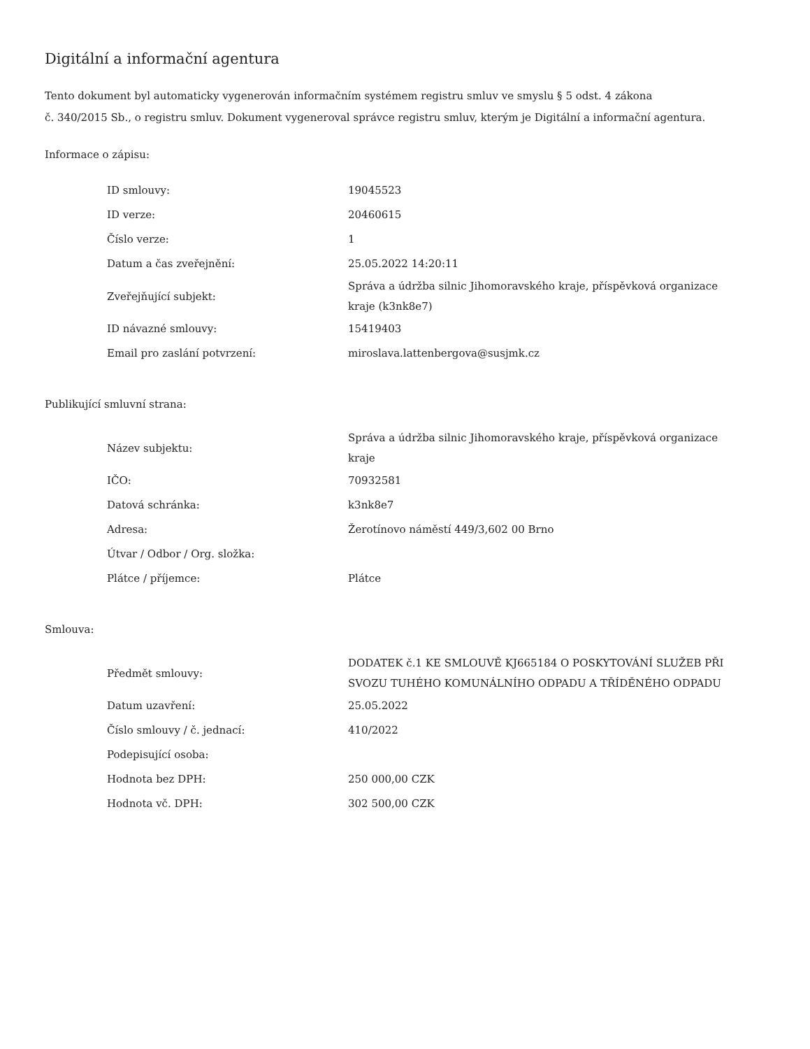Digitální a informační agentura
Tento dokument byl automaticky vygenerován informačním systémem registru smluv ve smyslu § 5 odst. 4 zákona
č. 340/2015 Sb., o registru smluv. Dokument vygeneroval správce registru smluv, kterým je Digitální a informační agentura.
Informace o zápisu:
| ID smlouvy: | 19045523 |
| ID verze: | 20460615 |
| Číslo verze: | 1 |
| Datum a čas zveřejnění: | 25.05.2022 14:20:11 |
| Zveřejňující subjekt: | Správa a údržba silnic Jihomoravského kraje, příspěvková organizace kraje (k3nk8e7) |
| ID návazné smlouvy: | 15419403 |
| Email pro zaslání potvrzení: | miroslava.lattenbergova@susjmk.cz |
Publikující smluvní strana:
| Název subjektu: | Správa a údržba silnic Jihomoravského kraje, příspěvková organizace kraje |
| IČO: | 70932581 |
| Datová schránka: | k3nk8e7 |
| Adresa: | Žerotínovo náměstí 449/3,602 00 Brno |
| Útvar / Odbor / Org. složka: | |
| Plátce / příjemce: | Plátce |
Smlouva:
| Předmět smlouvy: | DODATEK č.1 KE SMLOUVĚ KJ665184 O POSKYTOVÁNÍ SLUŽEB PŘI SVOZU TUHÉHO KOMUNÁLNÍHO ODPADU A TŘÍDĚNÉHO ODPADU |
| Datum uzavření: | 25.05.2022 |
| Číslo smlouvy / č. jednací: | 410/2022 |
| Podepisující osoba: | |
| Hodnota bez DPH: | 250 000,00 CZK |
| Hodnota vč. DPH: | 302 500,00 CZK |